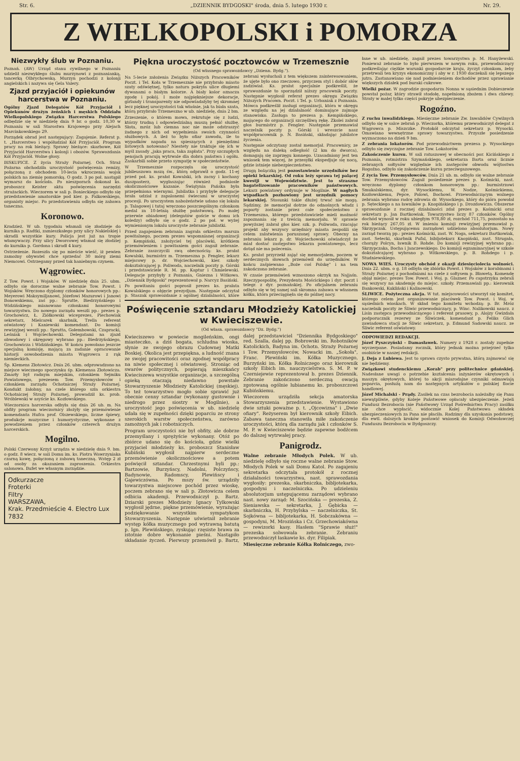Str. 6. „DZIENNIK BYDGOSKI" środa, dnia 5. lutego 1930 r. Nr. 29.
Z WIELKOPOLSKI i POMORZA
Niezwykły ślub w Poznaniu.
Poznań. (AW) Urząd stanu cywilnego w Poznaniu udzielił niezwykłego ślubu murzynowi z poznanianką, tancerką Olbrychowską. Murzyn pochodzi z kolonji angielskich i nazywa się Gela Valery.
Zjazd przyjaciół i opiekunów harcerstwa w Poznaniu.
Ogólny Zjazd Delegatów Kół Przyjaciół i Opiekunów drużyn żeńskich i męskich Oddziału Wielkopolskiego Związku Harcerstwa Polskiego odbędzie się w niedzielę dnia 9 br. o godz. 10,30 w Poznaniu w sali Starostwa Krajowego przy Alejach Marcinkowskiego 29.
Porządek obrad jest następujący: Zagajenie. Referat p. t. „Harcerstwo i współudział Kół Przyjaciół. Program pracy na rok bieżący. Sprawy bieżące: skarbowe, Kół Przyjaciół Harcerstwa i kolonji i obozów. Sprawozdania Kół Przyjaciół. Wolne głosy.
BISKUPICE. Z życia Straży Pożarnej. Och. Straż Pożarna obchodziła uroczystość poświęcenia remizy, połączoną z obchodem 10-lecia wkroczenia wojsk polskich na ziemię pomorską. O godz. 3 po poł. nastąpił wymarsz do kościoła. Po nieszporach dokonał ks. proboszcz Keister aktu poświęcenia narzędzi strażackich. Wieczorem w sali p. Bonieckiego odbyło się przedstawienie amatorskie pod kier. p. Falkowskiego, organisty miejsc. Po przedstawieniu odbyła się zabawa taneczna.
Koronowo.
Kradzież. W ub. tygodniu włamali się złodzieje do kurnika p. Radtki, zamieszkałego przy ulicy Nakielskiej i skradli wszystkie kury. Policja jest już na tropie włamywaczy. Przy ulicy Dworcowej włamał się złodziej do kurnika p. Gordona i skradł 4 kury.
Ostrzeżenie. Rozeszła się po mieście wieść, iż pewien zamożny obywatel chce sprzedać 30 mórg ziemi Niemcowi. Ostrzegamy przed tak haniebnym czynem.
Wągrowiec.
Z Tow. Powst. i Wojaków. W niedzielę dnia 25. ubm. odbyło się doroczne walne zebranie Tow. Powst. i Wojaków. Wręczono dyplomy członków honorowych pp.: Meyerowi Maksymiljanowi, Józefowi Mazurowi i Janowi Bonowskiemu, zaś pp.: Sprutte, Biedrzyńskiego i Widzińskiego mianowano członkami honorowymi towarzystwa. Do nowego zarządu weszli pp.: prezes p. Grochowicz, Ł. Ziółkowski wiceprezes, Piechowiak sekretarz, Mielcarek skarbnik, Trella referent oświatowy i Kaniewski komendant. Do komisji rewizyjnej weszli pp.: Sprutta, Gołembowski, Czapracki, Leśniak i Wojciechowski. Delegatami na zjazd obwodowy i okręgowy wybrano pp.: Biedrzyńskiego, Grochowicza i Widzińskiego. W końcu powołano jeszcze specjalną komisję, mającą za zadanie opracowanie historji oswobodzenia miasta Wągrowca z rąk niemieckich.
Śp. Klemens Złotowicz. Dnia 26. ubm. odprowadzono na miejsce wiecznego spoczynku śp. Klemensa Złotowicza. Zmarły był radnym miejskim, członkiem Sejmiku Powiatowego, prezesem Tow. Przemysłowców i członkiem zarządu Ochotniczej Straży Pożarnej. Kondukt żałobny, na czele którego szła orkiestra Ochotniczej Straży Pożarnej, prowadził ks. prob. Wróblewski w asyście ks. Kozłowskiego.
Wieczornica harcerska odbyła się dnia 26 ub. m. Na obfity program wieczornicy złożyły się przemówienie komendanta Hufca prof. Olszewskiego, liczne śpiewy, produkcje muzyczne i humorystyczne, wykonane z powodzeniem przez członków czterech drużyn harcerskich.
Mogilno.
Polski Czerwony Krzyż urządza w niedzielę dnia 9. bm. o godz. 8 wiecz. w sali Domu im. ks. Piotra Wawrzyniaka czarną kawę, połączoną z zabawą taneczną. Wstęp 2 zł od osoby za okazaniem zaproszenia. Orkiestra salonowa. Bufet we własnym zarządzie.
Odkurzacze
Froterki
Filtry
WARSZAWA,
Krak. Przedmieście 4. Electro Lux 7832
Piękna uroczystość pocztowców w Trzemesznie
(Od własnego sprawozdawcy „Dzienn. Bydg.").
Na 5-lecie założenia Związku Niższych Pracowników Poczt. i Tel. Koła w Trzemesznie nie przybrało miasto szaty odświętnej, tylko natura pokryła ulice długiemi dywanami o białym kolorze. A biały kolor oznacza zgodę i pokój. I może najpiękniejsze dekoracje, girlandy i transparenty nie odpowiadałyby tej skromnej lecz pięknej uroczystości tak właśnie, jak ta biała szata, którą przybrało Trzemeszno w ub. niedzielę, dnia 2 bm.
Zrzeszenie, o którem mowa, rekrutuje się z ludzi, którzy trudną i odpowiedzialną muszą pełnić służbę. Słota, mróz lub ciemna noc nie może odstraszyć żadnego z nich od wypełnienia swoich czynności służbowych. A ileż to było ofiar zawodu, ile to wypadków napadu na spieszących z pieniędzmi listowych notowano? Niestety nie traktuje się ich w myśl zasady „jaka praca, taka zapłata". Przy szczupłych pensjach pracują wytrwale dla dobra państwa i ogółu. Zaskarbili sobie przeto sympatję w społeczeństwie.
W Trzemesznie rozpoczęła się uroczystość jubileuszowa mszą św., którą odprawił o godz. 11-ej przed poł. ks. prałat Kowalski, ich zacny i kochany duszpasterz, wygłaszając również podniosłe okolicznościowe kazanie. Świątynia Pańska była przepełniona wiernymi. Jubilatka i przybyłe delegacje brała udział z zapalonemi świecami w uroczystej procesji. Po uroczystem nabożeństwie udano się lokalu p. Talagowej i tutaj wręczono poszczególnym członkom medal za 10-letnią służbę państwową. Po małej przerwie obiadowej (delegatów goście w domu ich koledzy) odbyło się o godz. 2 po poł. w wyżej wymienionym lokalu uroczyste zebranie jubilatki.
Przed zagajeniem zebrania zagrała orkiestra marsza powitalnego, poczem prezes wspomnianej organizacji p. Kempiński, założyciel tej placówki, krótkiem przemówieniem i powitaniem gości zagaił zebranie. Zebranie zaszczycili swą obecnością: ks. prałat Kowalski, burmistrz m. Trzemeszna p. Fengler, lekarz miejscowy p. dr. Wojciechowski, kier. szkoły dokształcającej p. Poliwoda, naczelnik poczty p. Górski i przedstawiciele R. M. pp. Kaptur i Chmielewski. Delegacje przybyły z Poznania, Gniezna i Witkowa. „Dziennik Bydgoski" reprezentował p. Narcyz Basiński.
Po powitaniu gości poprosił prezes ks. prałata Kowalskiego o objęcie prezydjum. Następnie odczytał p. Staszak sprawozdanie z ogólnej działalności, które zebrani wysłuchali z tem większem zainteresowaniem, że ujęte było ono rzeczowo, przyczem styl i dobór słów zadziwiał. Ks. prałat specjalnie podkreślił, że sprawozdanie to sporządził niższy pracownik poczty. Następnie wygłosił referat prezes okręgu Związku Niższych Pracown. Poczt. i Tel. p. Urbaniak z Poznania. Mówca podkreślił zasługi organizacji, która w okręgu ze względu na jej działalność dominujące zajmuje stanowisko. Zasługa to prezesa p. Kempińskiego, mającego do organizacji szczęśliwą rękę. Zkolei zabrał głos burmistrz p. Fengler. Następnie przemawiał naczelnik poczty p. Górski i wreszcie nasz współpracownik p. N. Basiński, składając jubilatce życzenia.
Następnie odczytany został memorjał. Pracownicy, ze względu na daleką odległość (2 km do dworca), domagają się zaprzęgu konnego. Uzasadniony jest ten wniosek tem więcej, że przesyłki ekspedjuje się nocą, gdzie istnieje niebezpieczeństwo.
Drugą bolączką jest pozostawienie urzędników bez opieki lekarskiej. Od roku leży sprawa tej palącej kwestji w Województwie. Jest to straszne bagatelizowanie pracowników państwowych. Lekarz powiatowy ordynuje w Mogilnie. W nagłych wypadkach pozbawiony jest urzędnik pomocy lekarskiej. Stosunki takie dłużej trwać nie mogą. Sądzimy, że memorjał dotrze do odnośnych władz i poparty zostanie przez całe społeczeństwo z Trzemeszna, którego przedstawiciele mieli możność zapoznania się z treścią memorjału. W sprawie powyższej zabrał głos kier. szk. p. Poliwoda, rzucając projekt aby wszyscy urzędnicy miasta zespolili się celem załatwienia poruszonej sprawy. Obecny na zebraniu lekarz p. dr. Wojciechowski oświadczył że miał dostać zastępstwo lekarza powiatowego, lecz dotąd nie ma polecenia.
Ks. prałat przyrzekł zająć się memorjałem, poczem w serdecznych słowach przemówił do urzędników. W końcu zaśpiewano „Boże coś Polskę" i na tem zakończono zebranie.
W czasie przemówień wznoszono okrzyk na Najjaśn. Rzeczypospolitę, Prezydenta Mościckiego i dyr. poczt i telegr. z dyr. poznańskiej. Po oficjalnem zebraniu odbyło się w tej samej sali skromna zabawa w własnem kółku, która przeciągnęła się do późnej nocy.
Poświęcenie sztandaru Młodzieży Katolickiej w Kwieciszewie.
(Od własn. sprawozdawcy "Dz. Bydg.")
Kwieciszewo w powiecie mogileńskim, ongi miasteczko, a dziś bogata, schludna wioska, słynie ze swojego obrazu Cudownej Matki Boskiej. Okolica jest przepiękna, a ludność znana ze swojej pracowitości oraz zgodnej współpracy na niwie społecznej i oświatowej. Stroniąc od swarów politycznych, popierają mieszkańcy Kwieciszewa wszystkie organizacje, a szczególną opieką otaczają niedawno powstałe Stowarzyszenie Młodzieży Katolickiej (męskiej). To też towarzystwo mogło sobie sprawić już obecnie cenny sztandar (wykonany gustownie i niedrogo przez siostry w Mogilnie), a uroczystość jego poświęcenia w ub. niedzielę udała się w zupełności dzięki poparciu ze strony szerokich warstw społeczeństwa, zarówno zamożnych jak i robotniczych.
Program uroczystości nie był obfity, ale dobrze przemyślany i sprężyście wykonany. Otóż po zbiórce udano się do kościoła, gdzie wielki przyjaciel młodzieży ks. proboszcz Stanisław Kubiński wygłosił najpierw serdeczne przemówienie okolicznościowe a potem poświęcił sztandar. Chrzestnymi byli pp.: Bartzowie, Burzyńscy, Nadolni, Polczyńscy, Badynowie, Radomscy, Plewińscy i Gajewiczówna. Po mszy św. urządziły towarzystwa miejscowe pochód przez wioskę, poczem zebrano się w sali p. Złotowicza celem odbicia akademji. Przewodniczył p. Bartz. Dziarski prezes Młodzieży Ignacy Tylkowski wygłosił jędrne, piękne przemówienie, wyrażając podziękowanie wszystkim sympatykom Stowarzyszenia. Następnie uświetnił zebranie występ kółka muzycznego pod wytrawną batutą p. Ign. Plewińskiego, zyskując rzęsiste brawa za istotnie dobre wykonanie pieśni. Nastąpiło składanie życzeń. Pierwszy przemówił p. Bartz, dalej przedstawiciel "Dziennika Bydgoskiego" red. Szalla, dalej pp. Bobrowski im. Robotników Katolickich, Badyna im. Ochotn. Straży Pożarnej i Tow. Przemysłowców, Nowacki im. „Sokoła", Franc. Plewiński im. Kółka Muzycznego, Burzyński im. Kółka Rolniczego oraz kierownik szkoły Eibich im. nauczycielstwa. S. M. P. w Czerniejewie reprezentował b. prezes Dziennik. Zebranie zakończono serdeczną owacją zgotowaną ogólnie lubianemu ks. proboszczowi Kubińskiemu.
Wieczorem urządziła sekcja amatorska Stowarzyszenia przedstawienie. Wystawiono dwie sztuki poważne p. t. „Ojcowizna" i „Dwie ofiary". Reżyserem był kierownik szkoły Eibich. Zabawa taneczna stanowiła miłe zakończenie uroczystości, którą dla zarządu jak i członków S. M. P. w Kwieciszewie będzie zapewne bodźcem do dalszej wytrwałej pracy.
Panigrodz.
Walne zebranie Młodych Polek. W ub. niedzielę odbyło się roczne walne zebranie Stow. Młodych Polek w sali Domu Katol. Po zagajeniu sekretarka odczytała protokół z rocznej działalności towarzystwa, nast. sprawozdania wygłosiły: prezeska, skarbniczka, bibljotekarka, gospodyni i naczelniczka. Po udzieleniu absolutorjum ustępującemu zarządowi wybrano nast. nowy zarząd: M. Szocińska — prezeska, Z. Sieniawska — sekretarka, J. Gębicka — skarbniczka, H. Przybylska — naczelniczka, St. Sojkówna — bibljotekarka, H. Sobczakówna — gospodyni, M. Mrozińska i Cz. Grzechowiakówna — rewizorki kasy. Hasłem "Sprawie służ!" prezeska solwowała zebranie. Zebraniu przewodniczył łaskawie ks. dyr. Filipiak.
Miesięczne zebranie Kółka Rolniczego, zwo-
łane w ub. niedzielę, zagaił prezes towarzystwa p. M. Hanyżewski. Ponieważ zebranie to było pierwszem w nowym roku, przewodniczący podkreślając ciężkie warunki gospodarcze kraju, życzył członkom, żeby przetrwali ten kryzys ekonomiczny i aby w r. 1930 doczekali się lepszego jutra. Zastanawiano się nad podniesieniem dochodów przez uprawianie większych działek pod buraki cukrowe.
Wielki pożar. W zagrodzie gospodarza Nonna w sąsiednim Dobieszewie powstał pożar, który strawił stodołę, napełnioną zbożem i dwa chlewy. Straty w małej tylko części pokryje ubezpieczenie.
Rogoźno.
Z ruchu inwalidzkiego. Miesięczne zebranie Zw. Inwalidów Cywilnych odbyło się w salce zebrań p. Wieczorka, któremu przewodniczył delegat z Wągrowca p. Miszczke. Protokół odczytał sekretarz p. Wysocki. Omawiano wewnętrzne sprawy towarzystwa. Przyszłe posiedzenie wyznaczono na dzień 9 bm.
Z zebrania lokatorów. Pod przewodnictwem prezesa p. Wysockiego odbyło się zwyczajne zebranie Tow. Lokatorów.
Zakończenie kursu. W sali ratuszowej w obecności por. Kicińskiego z Poznania, rotmistrza Szymańskiego, sekretarza Barta oraz licznie zebranych sołtysów względnie ich zastępców obwodu wójtostwa Rogoźno, odbyło się zakończenie kursu przeciwgazowego.
Z życia Tow. Przemysłowców. Dnia 21 ub. m. odbyło się walne zebranie Tow. Przemysłowców. Zagaił posiedzenie prezes p. Kośmicki, nast. wręczono dyplomy członkom honorowym pp.: burmistrzowi Smukalskiemu, dyr. Wysockiemu, W. Nodze, Kośmickiemu, Kozłowskiemu, Pepce, Polowi, Bochowi. Przewodniczącym walnego zebrania wybrano radcę zdrowia dr. Wysockiego, który do pióra powołał p. Sęteckiego a na ławników p. Knopińskiego i p. Drozdowicza. Obszerne sprawozdanie z rocznej działalności zdał prezes p. Kośmicki oraz sekretarz p. Jan Bartkowiak. Towarzystwo liczy 87 członków. Ogólny dochód wynosił w roku ubiegłym 978,80 zł, rozchód 711,75, pozostało na rok bieżący 267,05 zł. W imieniu komisji rewizyjnej przemawiał p. Skrzypczak. Ustępującemu zarządowi udzielono absolutorjum. Nowy zarząd tworzą pp.: prezes Kośmicki, zast. W. Noga, sekretarz Bartkowiak, zast. Setecki, skarbnik Pufal, bibljotekarz Knopiński, zast. Strugała, chorąży Polcyn, ławnik B. Rohde. Do komisji rewizyjnej wybrano pp.: Skrzypczaka, Bocha i Janczewskiego. Do komisji egzaminacyjnej w szkole dokształcającej wybrano p. Witkowskiego, p. B. Rohdego i p. Studniewskiego.
NOWA WIEŚ. Uroczysty obchód z okazji dziesięciolecia wolności. Dnia 22. ubm. o g. 18 odbyła się zbiórka Powst. i Wojaków z korabinami i Straży Pożarnej z pochodniami na czele z sołtysem p. Bławetą. Komendę objął miejsc. prezes Tow. Powst. i Woj. p. Glazner. Po capstrzyku zebrali się wszyscy na akademję do miejsc. szkoły. Przemawiali pp.: kierownik Bankowski, Kukliński i Kalinowski.
ŚLIWICE. Pożyteczna akcja. W tut. miejscowości utworzył się komitet, którego celem jest organizowanie placówek Tow. Powst. i Woj. w sąsiednich wioskach. W skład tego komitetu wchodzą: p. Br. Mróz naczelnik poczty ze Śliwic przewodniczący, p. Winc. Nalikowski naucz. z Lisin zastępca przewodniczącego i referent prasowy, p. Alojzy Gwizdała podporucznik rezerwy ze Śliwiczek, komendant p. Feliks Glich zawiadowca stacji ze Śliwic sekretarz, p. Edmund Sadowski naucz. ze Śliwic referent oświatowy.
ODPOWIEDZI REDAKCJI.
Józef Pyszczyński - Damasławek. Numery z 1928 r. zostały zupełnie wyczerpane. Posiadamy rocznik, który jednak można przejrzeć tylko osobiście w naszej redakcji.
J. Deja z Lubiewa. Jest to sprawa czysto prywatna, którą zajmować się nie będziemy.
Związkowi studenckiemu „Korab" przy politechnice gdańskiej. Nadesłane uwagi o potrzebie kształcenia inżynierów okrętowych i maszyn okrętowych, której to akcji miarodajne czynniki odmawiają poparcia, posłużą nam do następnych artykułów o polskiej flocie handlowej.
Józef Michalski - Prądy. Zasiłek na czas bezrobocia należałby się Panu niewątpliwie, gdyby Koleje Państwowe opłacały ubezpieczenie. Jeżeli Fundusz Bezrobocia (nie Państwowy Urząd Pośrednictwa Pracy) zasiłku nie chce wypłacić, widocznie Kolej Państwowa składek ubezpieczeniowych za Pana nie płaciła. Radzimy dla uzyskania podstawy, dla ewtl. dalszych kroków postawić wniosek do Komisji Odwoławczej Funduszu Bezrobocia w Bydgoszczy.